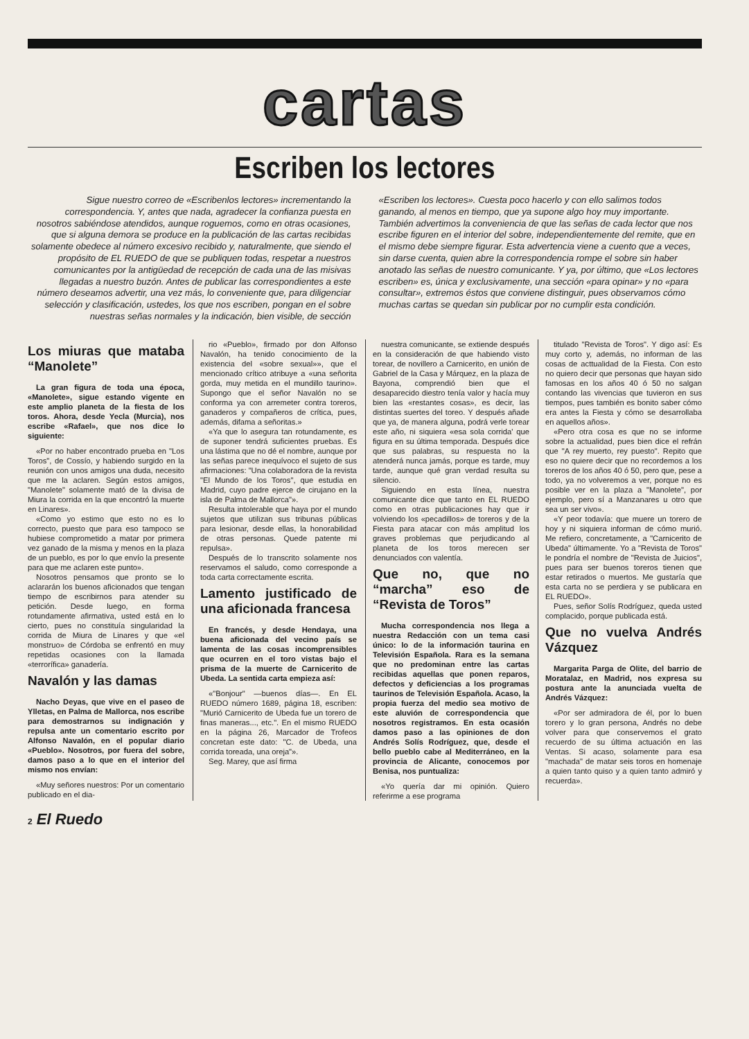cartas
Escriben los lectores
Sigue nuestro correo de «Escribenlos lectores» incrementando la correspondencia. Y, antes que nada, agradecer la confianza puesta en nosotros sabiéndose atendidos, aunque roguemos, como en otras ocasiones, que si alguna demora se produce en la publicación de las cartas recibidas solamente obedece al número excesivo recibido y, naturalmente, que siendo el propósito de EL RUEDO de que se publiquen todas, respetar a nuestros comunicantes por la antigüedad de recepción de cada una de las misivas llegadas a nuestro buzón. Antes de publicar las correspondientes a este número deseamos advertir, una vez más, lo conveniente que, para diligenciar selección y clasificación, ustedes, los que nos escriben, pongan en el sobre nuestras señas normales y la indicación, bien visible, de sección
«Escriben los lectores». Cuesta poco hacerlo y con ello salimos todos ganando, al menos en tiempo, que ya supone algo hoy muy importante. También advertimos la conveniencia de que las señas de cada lector que nos escribe figuren en el interior del sobre, independientemente del remite, que en el mismo debe siempre figurar. Esta advertencia viene a cuento que a veces, sin darse cuenta, quien abre la correspondencia rompe el sobre sin haber anotado las señas de nuestro comunicante. Y ya, por último, que «Los lectores escriben» es, única y exclusivamente, una sección «para opinar» y no «para consultar», extremos éstos que conviene distinguir, pues observamos cómo muchas cartas se quedan sin publicar por no cumplir esta condición.
Los miuras que mataba “Manolete”
La gran figura de toda una época, «Manolete», sigue estando vigente en este amplio planeta de la fiesta de los toros. Ahora, desde Yecla (Murcia), nos escribe «Rafael», que nos dice lo siguiente:
«Por no haber encontrado prueba en "Los Toros", de Cossío, y habiendo surgido en la reunión con unos amigos una duda, necesito que me la aclaren. Según estos amigos, "Manolete" solamente mató de la divisa de Miura la corrida en la que encontró la muerte en Linares».
«Como yo estimo que esto no es lo correcto, puesto que para eso tampoco se hubiese comprometido a matar por primera vez ganado de la misma y menos en la plaza de un pueblo, es por lo que envío la presente para que me aclaren este punto».
Nosotros pensamos que pronto se lo aclararán los buenos aficionados que tengan tiempo de escribirnos para atender su petición. Desde luego, en forma rotundamente afirmativa, usted está en lo cierto, pues no constituía singularidad la corrida de Miura de Linares y que «el monstruo» de Córdoba se enfrentó en muy repetidas ocasiones con la llamada «terrorífica» ganadería.
Navalón y las damas
Nacho Deyas, que vive en el paseo de Ylletas, en Palma de Mallorca, nos escribe para demostrarnos su indignación y repulsa ante un comentario escrito por Alfonso Navalón, en el popular diario «Pueblo». Nosotros, por fuera del sobre, damos paso a lo que en el interior del mismo nos envían:
«Muy señores nuestros: Por un comentario publicado en el dia-
rio «Pueblo», firmado por don Alfonso Navalón, ha tenido conocimiento de la existencia del «sobre sexual»», que el mencionado crítico atribuye a «una señorita gorda, muy metida en el mundillo taurino». Supongo que el señor Navalón no se conforma ya con arremeter contra toreros, ganaderos y compañeros de crítica, pues, además, difama a señoritas.»
«Ya que lo asegura tan rotundamente, es de suponer tendrá suficientes pruebas. Es una lástima que no dé el nombre, aunque por las señas parece inequívoco el sujeto de sus afirmaciones: "Una colaboradora de la revista "El Mundo de los Toros", que estudia en Madrid, cuyo padre ejerce de cirujano en la isla de Palma de Mallorca"».
Resulta intolerable que haya por el mundo sujetos que utilizan sus tribunas públicas para lesionar, desde ellas, la honorabilidad de otras personas. Quede patente mi repulsa».
Después de lo transcrito solamente nos reservamos el saludo, como corresponde a toda carta correctamente escrita.
Lamento justificado de una aficionada francesa
En francés, y desde Hendaya, una buena aficionada del vecino país se lamenta de las cosas incomprensibles que ocurren en el toro vistas bajo el prisma de la muerte de Carnicerito de Ubeda. La sentida carta empieza así:
«"Bonjour" —buenos días—. En EL RUEDO número 1689, página 18, escriben: "Murió Carnicerito de Ubeda fue un torero de finas maneras..., etc.". En el mismo RUEDO en la página 26, Marcador de Trofeos concretan este dato: "C. de Ubeda, una corrida toreada, una oreja"».
Seg. Marey, que así firma
nuestra comunicante, se extiende después en la consideración de que habiendo visto torear, de novillero a Carnicerito, en unión de Gabriel de la Casa y Márquez, en la plaza de Bayona, comprendió bien que el desaparecido diestro tenía valor y hacía muy bien las «restantes cosas», es decir, las distintas suertes del toreo. Y después añade que ya, de manera alguna, podrá verle torear este año, ni siquiera «esa sola corrida' que figura en su última temporada. Después dice que sus palabras, su respuesta no la atenderá nunca jamás, porque es tarde, muy tarde, aunque qué gran verdad resulta su silencio.
Siguiendo en esta línea, nuestra comunicante dice que tanto en EL RUEDO como en otras publicaciones hay que ir volviendo los «pecadillos» de toreros y de la Fiesta para atacar con más amplitud los graves problemas que perjudicando al planeta de los toros merecen ser denunciados con valentía.
Que no, que no “marcha” eso de “Revista de Toros”
Mucha correspondencia nos llega a nuestra Redacción con un tema casi único: lo de la información taurina en Televisión Española. Rara es la semana que no predominan entre las cartas recibidas aquellas que ponen reparos, defectos y deficiencias a los programas taurinos de Televisión Española. Acaso, la propia fuerza del medio sea motivo de este aluvión de correspondencia que nosotros registramos. En esta ocasión damos paso a las opiniones de don Andrés Solís Rodríguez, que, desde el bello pueblo cabe al Mediterráneo, en la provincia de Alicante, conocemos por Benisa, nos puntualiza:
«Yo quería dar mi opinión. Quiero referirme a ese programa
titulado "Revista de Toros". Y digo así: Es muy corto y, además, no informan de las cosas de acttualidad de la Fiesta. Con esto no quiero decir que personas que hayan sido famosas en los años 40 ó 50 no salgan contando las vivencias que tuvieron en sus tiempos, pues también es bonito saber cómo era antes la Fiesta y cómo se desarrollaba en aquellos años».
«Pero otra cosa es que no se informe sobre la actualidad, pues bien dice el refrán que "A rey muerto, rey puesto". Repito que eso no quiere decir que no recordemos a los toreros de los años 40 ó 50, pero que, pese a todo, ya no volveremos a ver, porque no es posible ver en la plaza a "Manolete", por ejemplo, pero sí a Manzanares u otro que sea un ser vivo».
«Y peor todavía: que muere un torero de hoy y ni siquiera informan de cómo murió. Me refiero, concretamente, a "Carnicerito de Ubeda" últimamente. Yo a "Revista de Toros" le pondría el nombre de "Revista de Juicios", pues para ser buenos toreros tienen que estar retirados o muertos. Me gustaría que esta carta no se perdiera y se publicara en EL RUEDO».
Pues, señor Solís Rodríguez, queda usted complacido, porque publicada está.
Que no vuelva Andrés Vázquez
Margarita Parga de Olite, del barrio de Moratalaz, en Madrid, nos expresa su postura ante la anunciada vuelta de Andrés Vázquez:
«Por ser admiradora de él, por lo buen torero y lo gran persona, Andrés no debe volver para que conservemos el grato recuerdo de su última actuación en las Ventas. Si acaso, solamente para esa "machada" de matar seis toros en homenaje a quien tanto quiso y a quien tanto admiró y recuerda».
2 El Ruedo